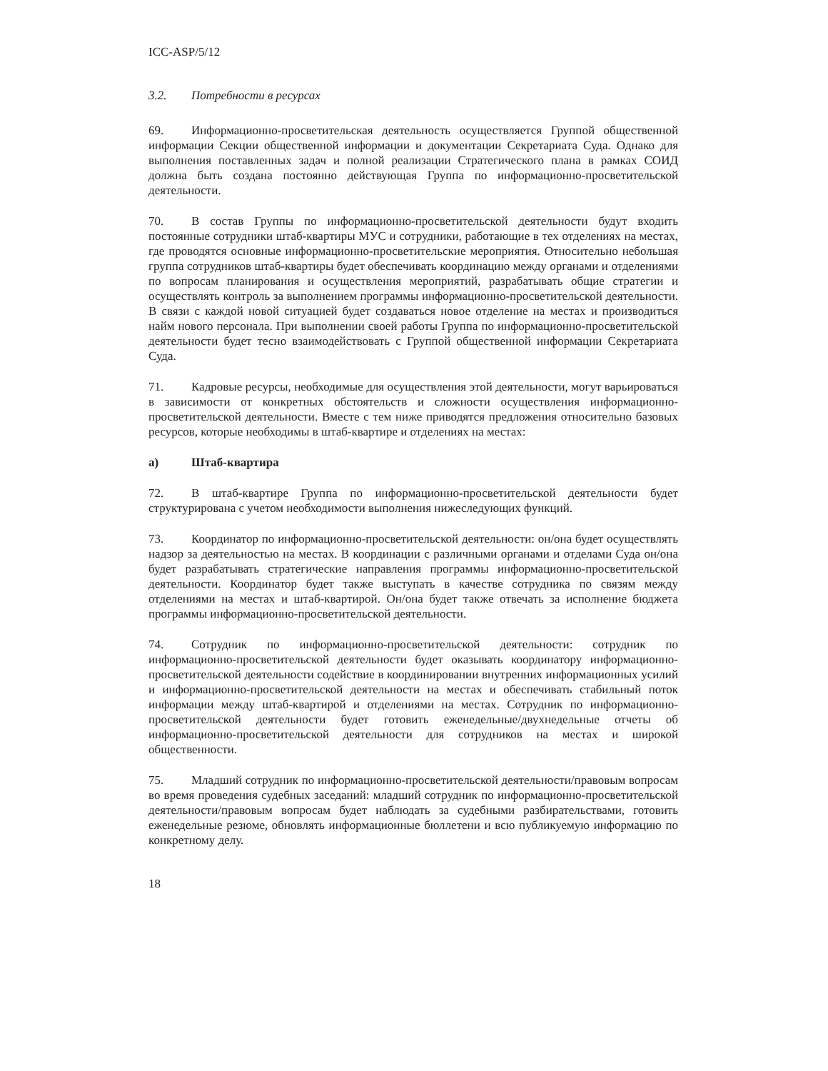ICC-ASP/5/12
3.2. Потребности в ресурсах
69. Информационно-просветительская деятельность осуществляется Группой общественной информации Секции общественной информации и документации Секретариата Суда. Однако для выполнения поставленных задач и полной реализации Стратегического плана в рамках СОИД должна быть создана постоянно действующая Группа по информационно-просветительской деятельности.
70. В состав Группы по информационно-просветительской деятельности будут входить постоянные сотрудники штаб-квартиры МУС и сотрудники, работающие в тех отделениях на местах, где проводятся основные информационно-просветительские мероприятия. Относительно небольшая группа сотрудников штаб-квартиры будет обеспечивать координацию между органами и отделениями по вопросам планирования и осуществления мероприятий, разрабатывать общие стратегии и осуществлять контроль за выполнением программы информационно-просветительской деятельности. В связи с каждой новой ситуацией будет создаваться новое отделение на местах и производиться найм нового персонала. При выполнении своей работы Группа по информационно-просветительской деятельности будет тесно взаимодействовать с Группой общественной информации Секретариата Суда.
71. Кадровые ресурсы, необходимые для осуществления этой деятельности, могут варьироваться в зависимости от конкретных обстоятельств и сложности осуществления информационно-просветительской деятельности. Вместе с тем ниже приводятся предложения относительно базовых ресурсов, которые необходимы в штаб-квартире и отделениях на местах:
a) Штаб-квартира
72. В штаб-квартире Группа по информационно-просветительской деятельности будет структурирована с учетом необходимости выполнения нижеследующих функций.
73. Координатор по информационно-просветительской деятельности: он/она будет осуществлять надзор за деятельностью на местах. В координации с различными органами и отделами Суда он/она будет разрабатывать стратегические направления программы информационно-просветительской деятельности. Координатор будет также выступать в качестве сотрудника по связям между отделениями на местах и штаб-квартирой. Он/она будет также отвечать за исполнение бюджета программы информационно-просветительской деятельности.
74. Сотрудник по информационно-просветительской деятельности: сотрудник по информационно-просветительской деятельности будет оказывать координатору информационно-просветительской деятельности содействие в координировании внутренних информационных усилий и информационно-просветительской деятельности на местах и обеспечивать стабильный поток информации между штаб-квартирой и отделениями на местах. Сотрудник по информационно-просветительской деятельности будет готовить еженедельные/двухнедельные отчеты об информационно-просветительской деятельности для сотрудников на местах и широкой общественности.
75. Младший сотрудник по информационно-просветительской деятельности/правовым вопросам во время проведения судебных заседаний: младший сотрудник по информационно-просветительской деятельности/правовым вопросам будет наблюдать за судебными разбирательствами, готовить еженедельные резюме, обновлять информационные бюллетени и всю публикуемую информацию по конкретному делу.
18